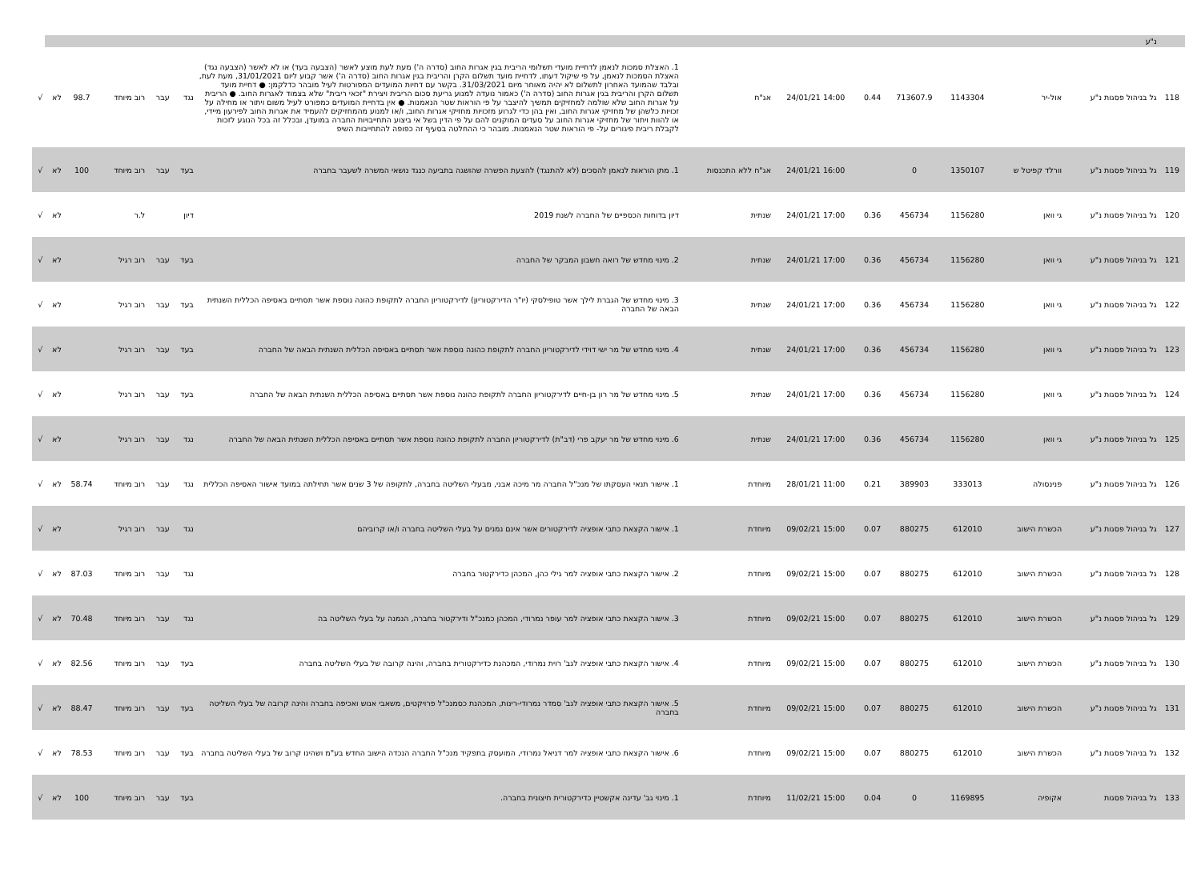| | נ"ע | | | | | | | | | | | | | |
| 118 | גל בניהול פסגות נ"ע | אול-יר | 1143304 | 713607.9 | 0.44 | 24/01/21 14:00 | אג"ח | 1. האצלת סמכות לנאמן לדחיית מועדי תשלומי הריבית בגין אגרות החוב (סדרה ה') מעת לעת מוצע לאשר (הצבעה בעד) או לא לאשר (הצבעה נגד) האצלת הסמכות לנאמן, על פי שיקול דעתו, לדחיית מועד תשלום הקרן והריבית בגין אגרות החוב (סדרה ה') אשר קבוע ליום 31/01/2021, מעת לעת, ובלבד שהמועד האחרון לתשלום לא יהיה מאוחר מיום 31/03/2021. בקשר עם דחיות המועדים המפורטות לעיל מובהר כדלקמן: ● דחיית מועד תשלום הקרן והריבית בגין אגרות החוב (סדרה ה') כאמור נועדה למנוע גריעת סכום הריבית ויצירת "זכאי ריבית" שלא בצמוד לאגרות החוב. ● הריבית על אגרות החוב שלא שולמה למחזיקים תמשיך להיצבר על פי הוראות שטר הנאמנות. ● אין בדחיית המועדים כמפורט לעיל משום ויתור או מחילה על זכויות כלשהן של מחזיקי אגרות החוב, ואין בהן כדי לגרוע מזכויות מחזיקי אגרות החוב, ו/או למנוע מהמחזיקים להעמיד את אגרות החוב לפירעון מיידי, או להוות ויתור של מחזיקי אגרות החוב על סעדים המוקנים להם על פי הדין בשל אי ביצוע התחייבויות החברה במועדן, ובכלל זה בכל הנוגע לזכות לקבלת ריבית פיגורים על- פי הוראות שטר הנאמנות. מובהר כי ההחלטה בסעיף זה כפופה להתחייבות השיפ | נגד | עבר | רוב מיוחד | 98.7 | לא | √ |
| 119 | גל בניהול פסגות נ"ע | וורלד קפיטל ש | 1350107 | 0 | | 24/01/21 16:00 | אג"ח ללא התכנסות | 1. מתן הוראות לנאמן להסכים (לא להתנגד) להצעת הפשרה שהושגה בתביעה כנגד נושאי המשרה לשעבר בחברה | בעד | עבר | רוב מיוחד | 100 | לא | √ |
| 120 | גל בניהול פסגות נ"ע | גי וואן | 1156280 | 456734 | 0.36 | 24/01/21 17:00 | שנתית | דיון בדוחות הכספיים של החברה לשנת 2019 | דיון | | ל.ר | | לא | √ |
| 121 | גל בניהול פסגות נ"ע | גי וואן | 1156280 | 456734 | 0.36 | 24/01/21 17:00 | שנתית | 2. מינוי מחדש של רואה חשבון המבקר של החברה | בעד | עבר | רוב רגיל | | לא | √ |
| 122 | גל בניהול פסגות נ"ע | גי וואן | 1156280 | 456734 | 0.36 | 24/01/21 17:00 | שנתית | 3. מינוי מחדש של הגברת לילך אשר טופילסקי (יו"ר הדירקטוריון) לדירקטוריון החברה לתקופת כהונה נוספת אשר תסתיים באסיפה הכללית השנתית הבאה של החברה | בעד | עבר | רוב רגיל | | לא | √ |
| 123 | גל בניהול פסגות נ"ע | גי וואן | 1156280 | 456734 | 0.36 | 24/01/21 17:00 | שנתית | 4. מינוי מחדש של מר ישי דוידי לדירקטוריון החברה לתקופת כהונה נוספת אשר תסתיים באסיפה הכללית השנתית הבאה של החברה | בעד | עבר | רוב רגיל | | לא | √ |
| 124 | גל בניהול פסגות נ"ע | גי וואן | 1156280 | 456734 | 0.36 | 24/01/21 17:00 | שנתית | 5. מינוי מחדש של מר רון בן-חיים לדירקטוריון החברה לתקופת כהונה נוספת אשר תסתיים באסיפה הכללית השנתית הבאה של החברה | בעד | עבר | רוב רגיל | | לא | √ |
| 125 | גל בניהול פסגות נ"ע | גי וואן | 1156280 | 456734 | 0.36 | 24/01/21 17:00 | שנתית | 6. מינוי מחדש של מר יעקב פרי (דב"ת) לדירקטוריון החברה לתקופת כהונה נוספת אשר תסתיים באסיפה הכללית השנתית הבאה של החברה | נגד | עבר | רוב רגיל | | לא | √ |
| 126 | גל בניהול פסגות נ"ע | פנינסולה | 333013 | 389903 | 0.21 | 28/01/21 11:00 | מיוחדת | 1. אישור תנאי העסקתו של מנכ"ל החברה מר מיכה אבני, מבעלי השליטה בחברה, לתקופה של 3 שנים אשר תחילתה במועד אישור האסיפה הכללית | נגד | עבר | רוב מיוחד | 58.74 | לא | √ |
| 127 | גל בניהול פסגות נ"ע | הכשרת הישוב | 612010 | 880275 | 0.07 | 09/02/21 15:00 | מיוחדת | 1. אישור הקצאת כתבי אופציה לדירקטורים אשר אינם נמנים על בעלי השליטה בחברה ו/או קרוביהם | נגד | עבר | רוב רגיל | | לא | √ |
| 128 | גל בניהול פסגות נ"ע | הכשרת הישוב | 612010 | 880275 | 0.07 | 09/02/21 15:00 | מיוחדת | 2. אישור הקצאת כתבי אופציה למר גילי כהן, המכהן כדירקטור בחברה | נגד | עבר | רוב מיוחד | 87.03 | לא | √ |
| 129 | גל בניהול פסגות נ"ע | הכשרת הישוב | 612010 | 880275 | 0.07 | 09/02/21 15:00 | מיוחדת | 3. אישור הקצאת כתבי אופציה למר עופר נמרודי, המכהן כמנכ"ל ודירקטור בחברה, הנמנה על בעלי השליטה בה | נגד | עבר | רוב מיוחד | 70.48 | לא | √ |
| 130 | גל בניהול פסגות נ"ע | הכשרת הישוב | 612010 | 880275 | 0.07 | 09/02/21 15:00 | מיוחדת | 4. אישור הקצאת כתבי אופציה לגב' רוית נמרודי, המכהנת כדירקטורית בחברה, והינה קרובה של בעלי השליטה בחברה | בעד | עבר | רוב מיוחד | 82.56 | לא | √ |
| 131 | גל בניהול פסגות נ"ע | הכשרת הישוב | 612010 | 880275 | 0.07 | 09/02/21 15:00 | מיוחדת | 5. אישור הקצאת כתבי אופציה לגב' סמדר נמרודי-רינות, המכהנת כסמנכ"ל פרויקטים, משאבי אנוש ואכיפה בחברה והינה קרובה של בעלי השליטה בחברה | בעד | עבר | רוב מיוחד | 88.47 | לא | √ |
| 132 | גל בניהול פסגות נ"ע | הכשרת הישוב | 612010 | 880275 | 0.07 | 09/02/21 15:00 | מיוחדת | 6. אישור הקצאת כתבי אופציה למר דניאל נמרודי, המועסק בתפקיד מנכ"ל החברה הנכדה הישוב החדש בע"מ ושהינו קרוב של בעלי השליטה בחברה | בעד | עבר | רוב מיוחד | 78.53 | לא | √ |
| 133 | גל בניהול פסגות | אקופיה | 1169895 | 0 | 0.04 | 11/02/21 15:00 | מיוחדת | 1. מינוי גב' עדינה אקשטיין כדירקטורית חיצונית בחברה. | בעד | עבר | רוב מיוחד | 100 | לא | √ |